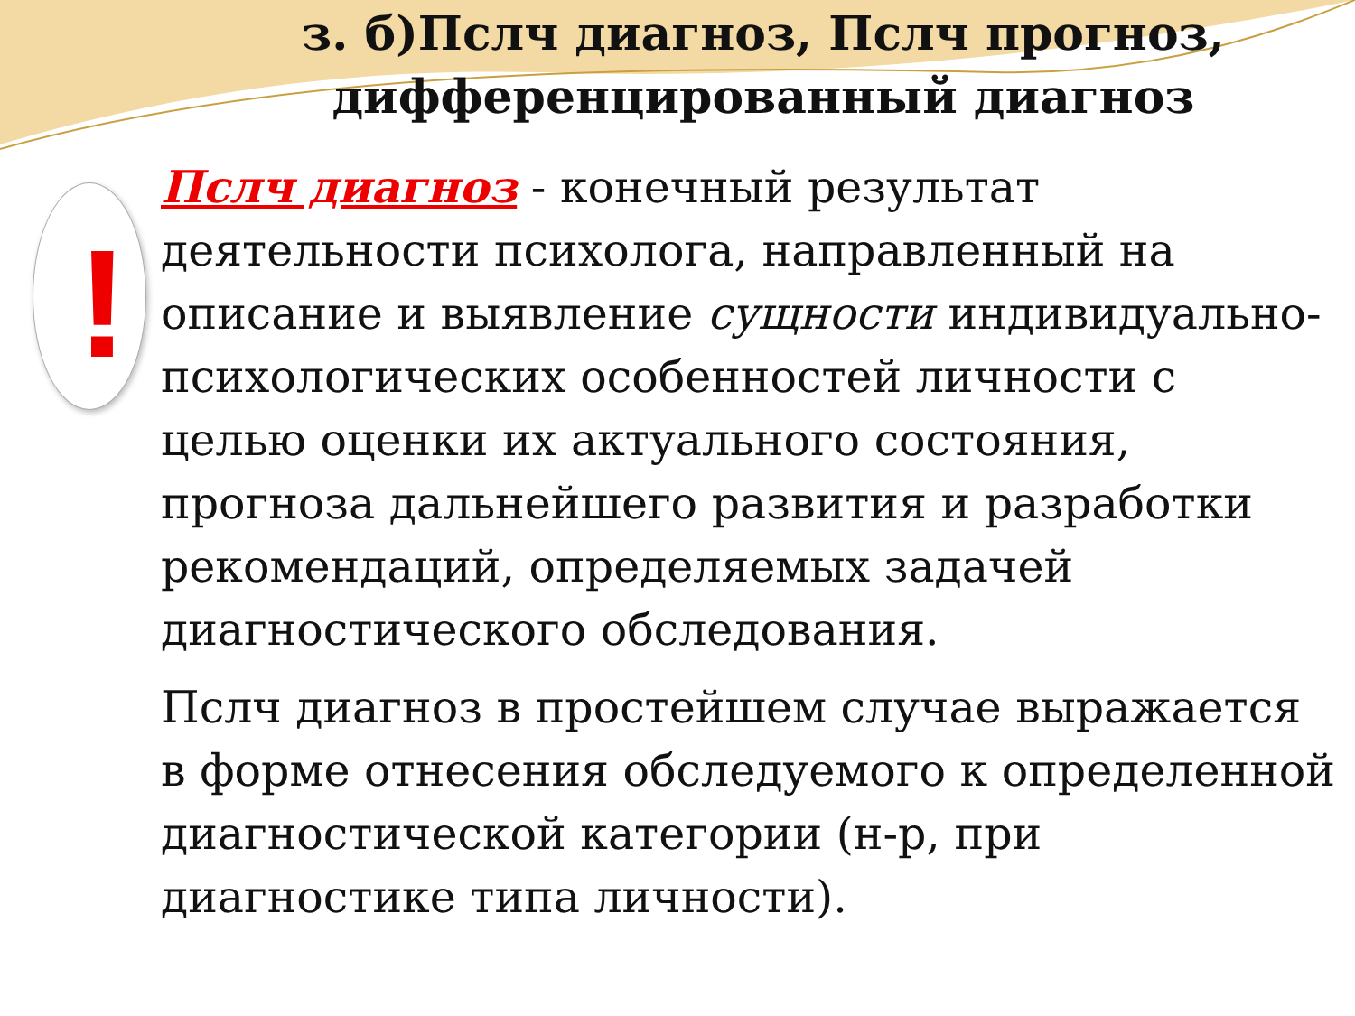з. б)Пслч диагноз, Пслч прогноз, дифференцированный диагноз
!
Пслч диагноз - конечный результат деятельности психолога, направленный на описание и выявление сущности индивидуально-психологических особенностей личности с целью оценки их актуального состояния, прогноза дальнейшего развития и разработки рекомендаций, определяемых задачей диагностического обследования.
Пслч диагноз в простейшем случае выражается в форме отнесения обследуемого к определенной диагностической категории (н-р, при диагностике типа личности).